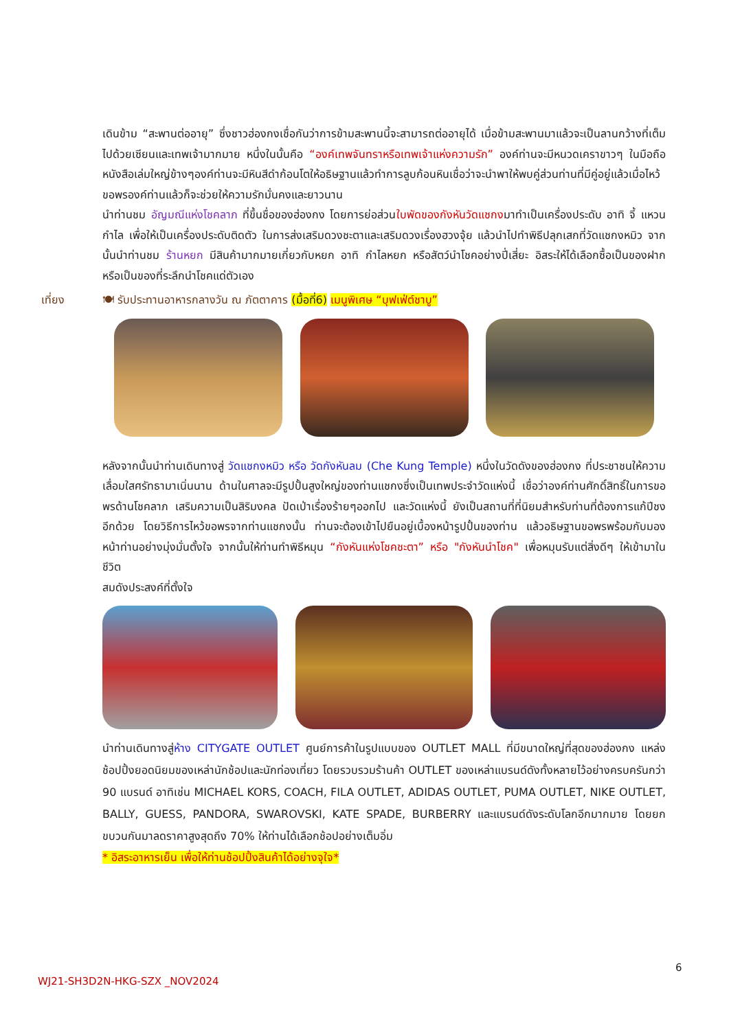เดินข้าม “สะพานต่ออายุ” ซึ่งชาวฮ่องกงเชื่อกันว่าการข้ามสะพานนี้จะสามารถต่ออายุได้ เมื่อข้ามสะพานมาแล้วจะเป็นลานกว้างที่เต็มไปด้วยเซียนและเทพเจ้ามากมาย หนึ่งในนั้นคือ “องค์เทพจันทราหรือเทพเจ้าแห่งความรัก” องค์ท่านจะมีหนวดเคราขาวๆ ในมือถือหนังสือเล่มใหญ่ข้างๆองค์ท่านจะมีหินสีดำก้อนโตให้อธิษฐานแล้วทำการลูบก้อนหินเชื่อว่าจะนำพาให้พบคู่ส่วนท่านที่มีคู่อยู่แล้วเมื่อไหว้ขอพรองค์ท่านแล้วก็จะช่วยให้ความรักมั่นคงและยาวนาน
นำท่านชม อัญมณีแห่งโชคลาภ ที่ขึ้นชื่อของฮ่องกง โดยการย่อส่วนใบพัดของกังหันวัดแชกงมาทำเป็นเครื่องประดับ อาทิ จี้ แหวน กำไล เพื่อให้เป็นเครื่องประดับติดตัว ในการส่งเสริมดวงชะตาและเสริมดวงเรื่องฮวงจุ้ย แล้วนำไปทำพิธีปลุกเสกที่วัดแชกงหมิว จากนั้นนำท่านชม ร้านหยก มีสินค้ามากมายเกี่ยวกับหยก อาทิ กำไลหยก หรือสัตว์นำโชคอย่างปี่เสี่ยะ อิสระให้ได้เลือกซื้อเป็นของฝาก หรือเป็นของที่ระลึกนำโชคแด่ตัวเอง
เที่ยง 🍽 รับประทานอาหารกลางวัน ณ ภัตตาคาร (มื้อที่6) เมนูพิเศษ “บุฟเฟ่ต์ชาบู”
หลังจากนั้นนำท่านเดินทางสู่ วัดแชกงหมิว หรือ วัดกังหันลม (Che Kung Temple) หนึ่งในวัดดังของฮ่องกง ที่ประชาชนให้ความเลื่อมใสศรัทธามาเนิ่นนาน ด้านในศาลจะมีรูปปั้นสูงใหญ่ของท่านแชกงซึ่งเป็นเทพประจำวัดแห่งนี้ เชื่อว่าองค์ท่านศักดิ์สิทธิ์ในการขอพรด้านโชคลาภ เสริมความเป็นสิริมงคล ปัดเป่าเรื่องร้ายๆออกไป และวัดแห่งนี้ ยังเป็นสถานที่ที่นิยมสำหรับท่านที่ต้องการแก้ปีชงอีกด้วย โดยวิธีการไหว้ขอพรจากท่านแชกงนั้น ท่านจะต้องเข้าไปยืนอยู่เบื้องหน้ารูปปั้นของท่าน แล้วอธิษฐานขอพรพร้อมกับมองหน้าท่านอย่างมุ่งมั่นตั้งใจ จากนั้นให้ท่านทำพิธีหมุน “กังหันแห่งโชคชะตา” หรือ "กังหันนำโชค" เพื่อหมุนรับแต่สิ่งดีๆ ให้เข้ามาในชีวิต
สมดังประสงค์ที่ตั้งใจ
นำท่านเดินทางสู่ห้าง CITYGATE OUTLET ศูนย์การค้าในรูปแบบของ OUTLET MALL ที่มีขนาดใหญ่ที่สุดของฮ่องกง แหล่งช้อปปิ้งยอดนิยมของเหล่านักช้อปและนักท่องเที่ยว โดยรวบรวมร้านค้า OUTLET ของเหล่าแบรนด์ดังทั้งหลายไว้อย่างครบครันกว่า 90 แบรนด์ อาทิเช่น MICHAEL KORS, COACH, FILA OUTLET, ADIDAS OUTLET, PUMA OUTLET, NIKE OUTLET, BALLY, GUESS, PANDORA, SWAROVSKI, KATE SPADE, BURBERRY และแบรนด์ดังระดับโลกอีกมากมาย โดยยกขบวนกันมาลดราคาสูงสุดถึง 70% ให้ท่านได้เลือกช้อปอย่างเต็มอิ่ม
* อิสระอาหารเย็น เพื่อให้ท่านช้อปปิ้งสินค้าได้อย่างจุใจ*
6
WJ21-SH3D2N-HKG-SZX _NOV2024